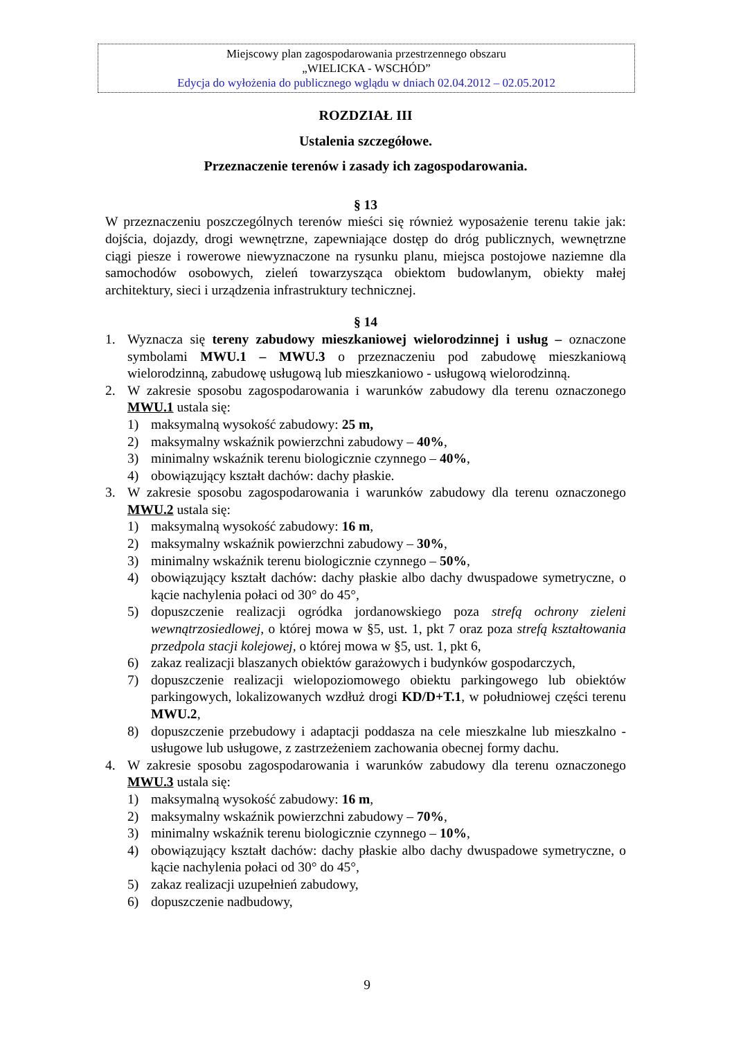Miejscowy plan zagospodarowania przestrzennego obszaru
„WIELICKA - WSCHÓD”
Edycja do wyłożenia do publicznego wglądu w dniach 02.04.2012 – 02.05.2012
ROZDZIAŁ III
Ustalenia szczegółowe.
Przeznaczenie terenów i zasady ich zagospodarowania.
§ 13
W przeznaczeniu poszczególnych terenów mieści się również wyposażenie terenu takie jak: dojścia, dojazdy, drogi wewnętrzne, zapewniające dostęp do dróg publicznych, wewnętrzne ciągi piesze i rowerowe niewyznaczone na rysunku planu, miejsca postojowe naziemne dla samochodów osobowych, zieleń towarzysząca obiektom budowlanym, obiekty małej architektury, sieci i urządzenia infrastruktury technicznej.
§ 14
1. Wyznacza się tereny zabudowy mieszkaniowej wielorodzinnej i usług – oznaczone symbolami MWU.1 – MWU.3 o przeznaczeniu pod zabudowę mieszkaniową wielorodzinną, zabudowę usługową lub mieszkaniowo - usługową wielorodzinną.
2. W zakresie sposobu zagospodarowania i warunków zabudowy dla terenu oznaczonego MWU.1 ustala się:
1) maksymalną wysokość zabudowy: 25 m,
2) maksymalny wskaźnik powierzchni zabudowy – 40%,
3) minimalny wskaźnik terenu biologicznie czynnego – 40%,
4) obowiązujący kształt dachów: dachy płaskie.
3. W zakresie sposobu zagospodarowania i warunków zabudowy dla terenu oznaczonego MWU.2 ustala się:
1) maksymalną wysokość zabudowy: 16 m,
2) maksymalny wskaźnik powierzchni zabudowy – 30%,
3) minimalny wskaźnik terenu biologicznie czynnego – 50%,
4) obowiązujący kształt dachów: dachy płaskie albo dachy dwuspadowe symetryczne, o kącie nachylenia połaci od 30° do 45°,
5) dopuszczenie realizacji ogródka jordanowskiego poza strefą ochrony zieleni wewnątrzosiedlowej, o której mowa w §5, ust. 1, pkt 7 oraz poza strefą kształtowania przedpola stacji kolejowej, o której mowa w §5, ust. 1, pkt 6,
6) zakaz realizacji blaszanych obiektów garażowych i budynków gospodarczych,
7) dopuszczenie realizacji wielopoziomowego obiektu parkingowego lub obiektów parkingowych, lokalizowanych wzdłuż drogi KD/D+T.1, w południowej części terenu MWU.2,
8) dopuszczenie przebudowy i adaptacji poddasza na cele mieszkalne lub mieszkalno - usługowe lub usługowe, z zastrzeżeniem zachowania obecnej formy dachu.
4. W zakresie sposobu zagospodarowania i warunków zabudowy dla terenu oznaczonego MWU.3 ustala się:
1) maksymalną wysokość zabudowy: 16 m,
2) maksymalny wskaźnik powierzchni zabudowy – 70%,
3) minimalny wskaźnik terenu biologicznie czynnego – 10%,
4) obowiązujący kształt dachów: dachy płaskie albo dachy dwuspadowe symetryczne, o kącie nachylenia połaci od 30° do 45°,
5) zakaz realizacji uzupełnień zabudowy,
6) dopuszczenie nadbudowy,
9